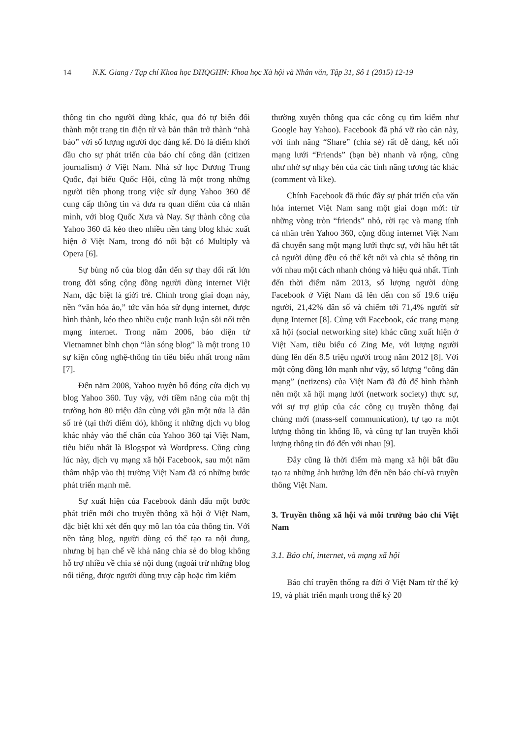14 N.K. Giang / Tạp chí Khoa học ĐHQGHN: Khoa học Xã hội và Nhân văn, Tập 31, Số 1 (2015) 12-19
thông tin cho người dùng khác, qua đó tự biến đổi thành một trang tin điện tử và bản thân trở thành “nhà báo” với số lượng người đọc đáng kể. Đó là điểm khởi đầu cho sự phát triển của báo chí công dân (citizen journalism) ở Việt Nam. Nhà sử học Dương Trung Quốc, đại biểu Quốc Hội, cũng là một trong những người tiên phong trong việc sử dụng Yahoo 360 để cung cấp thông tin và đưa ra quan điểm của cá nhân mình, với blog Quốc Xưa và Nay. Sự thành công của Yahoo 360 đã kéo theo nhiều nền tảng blog khác xuất hiện ở Việt Nam, trong đó nổi bật có Multiply và Opera [6].
Sự bùng nổ của blog dẫn đến sự thay đổi rất lớn trong đời sống cộng đồng người dùng internet Việt Nam, đặc biệt là giới trẻ. Chính trong giai đoạn này, nền “văn hóa ảo,” tức văn hóa sử dụng internet, được hình thành, kéo theo nhiều cuộc tranh luận sôi nổi trên mạng internet. Trong năm 2006, báo điện tử Vietnamnet bình chọn “làn sóng blog” là một trong 10 sự kiện công nghệ-thông tin tiêu biểu nhất trong năm [7].
Đến năm 2008, Yahoo tuyên bố đóng cửa dịch vụ blog Yahoo 360. Tuy vậy, với tiềm năng của một thị trường hơn 80 triệu dân cùng với gần một nửa là dân số trẻ (tại thời điểm đó), không ít những dịch vụ blog khác nhảy vào thế chân của Yahoo 360 tại Việt Nam, tiêu biểu nhất là Blogspot và Wordpress. Cũng cùng lúc này, dịch vụ mạng xã hội Facebook, sau một năm thâm nhập vào thị trường Việt Nam đã có những bước phát triển mạnh mẽ.
Sự xuất hiện của Facebook đánh dấu một bước phát triển mới cho truyền thông xã hội ở Việt Nam, đặc biệt khi xét đến quy mô lan tỏa của thông tin. Với nền tảng blog, người dùng có thể tạo ra nội dung, nhưng bị hạn chế về khả năng chia sẻ do blog không hỗ trợ nhiều về chia sẻ nội dung (ngoài trừ những blog nổi tiếng, được người dùng truy cập hoặc tìm kiếm
thường xuyên thông qua các công cụ tìm kiếm như Google hay Yahoo). Facebook đã phá vỡ rào cản này, với tính năng “Share” (chia sẻ) rất dễ dàng, kết nối mạng lưới “Friends” (bạn bè) nhanh và rộng, cũng như nhờ sự nhạy bén của các tính năng tương tác khác (comment và like).
Chính Facebook đã thúc đẩy sự phát triển của văn hóa internet Việt Nam sang một giai đoạn mới: từ những vòng tròn “friends” nhỏ, rời rạc và mang tính cá nhân trên Yahoo 360, cộng đồng internet Việt Nam đã chuyển sang một mạng lưới thực sự, với hầu hết tất cả người dùng đều có thể kết nối và chia sẻ thông tin với nhau một cách nhanh chóng và hiệu quả nhất. Tính đến thời điểm năm 2013, số lượng người dùng Facebook ở Việt Nam đã lên đến con số 19.6 triệu người, 21,42% dân số và chiếm tới 71,4% người sử dụng Internet [8]. Cùng với Facebook, các trang mạng xã hội (social networking site) khác cũng xuất hiện ở Việt Nam, tiêu biểu có Zing Me, với lượng người dùng lên đến 8.5 triệu người trong năm 2012 [8]. Với một cộng đồng lớn mạnh như vậy, số lượng “công dân mạng” (netizens) của Việt Nam đã đủ để hình thành nên một xã hội mạng lưới (network society) thực sự, với sự trợ giúp của các công cụ truyền thông đại chúng mới (mass-self communication), tự tạo ra một lượng thông tin khổng lồ, và cũng tự lan truyền khối lượng thông tin đó đến với nhau [9].
Đây cũng là thời điểm mà mạng xã hội bắt đầu tạo ra những ảnh hưởng lớn đến nền báo chí-và truyền thông Việt Nam.
3. Truyền thông xã hội và môi trường báo chí Việt Nam
3.1. Báo chí, internet, và mạng xã hội
Báo chí truyền thống ra đời ở Việt Nam từ thế kỷ 19, và phát triển mạnh trong thế kỷ 20